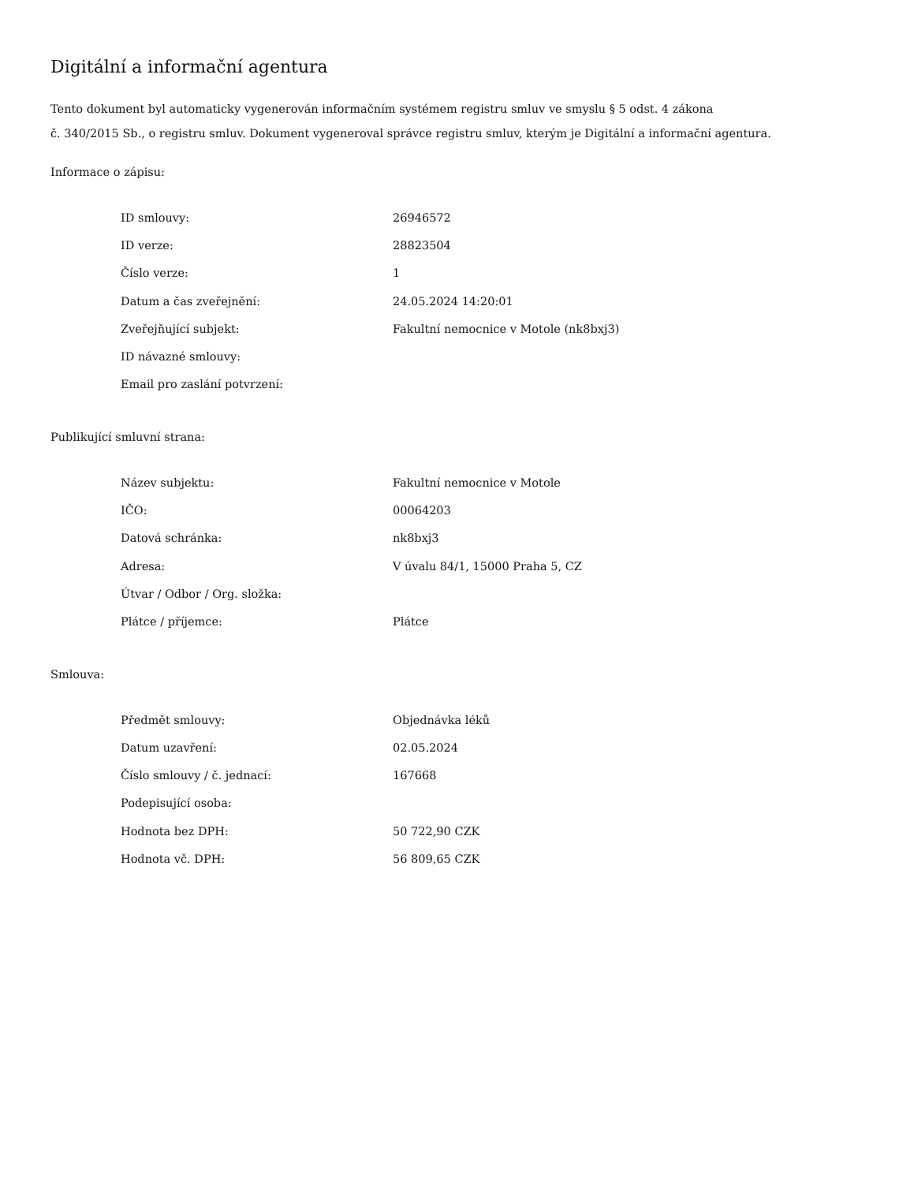Digitální a informační agentura
Tento dokument byl automaticky vygenerován informačním systémem registru smluv ve smyslu § 5 odst. 4 zákona
č. 340/2015 Sb., o registru smluv. Dokument vygeneroval správce registru smluv, kterým je Digitální a informační agentura.
Informace o zápisu:
| ID smlouvy: | 26946572 |
| ID verze: | 28823504 |
| Číslo verze: | 1 |
| Datum a čas zveřejnění: | 24.05.2024 14:20:01 |
| Zveřejňující subjekt: | Fakultní nemocnice v Motole (nk8bxj3) |
| ID návazné smlouvy: | |
| Email pro zaslání potvrzení: | |
Publikující smluvní strana:
| Název subjektu: | Fakultní nemocnice v Motole |
| IČO: | 00064203 |
| Datová schránka: | nk8bxj3 |
| Adresa: | V úvalu 84/1, 15000 Praha 5, CZ |
| Útvar / Odbor / Org. složka: | |
| Plátce / příjemce: | Plátce |
Smlouva:
| Předmět smlouvy: | Objednávka léků |
| Datum uzavření: | 02.05.2024 |
| Číslo smlouvy / č. jednací: | 167668 |
| Podepisující osoba: | |
| Hodnota bez DPH: | 50 722,90 CZK |
| Hodnota vč. DPH: | 56 809,65 CZK |